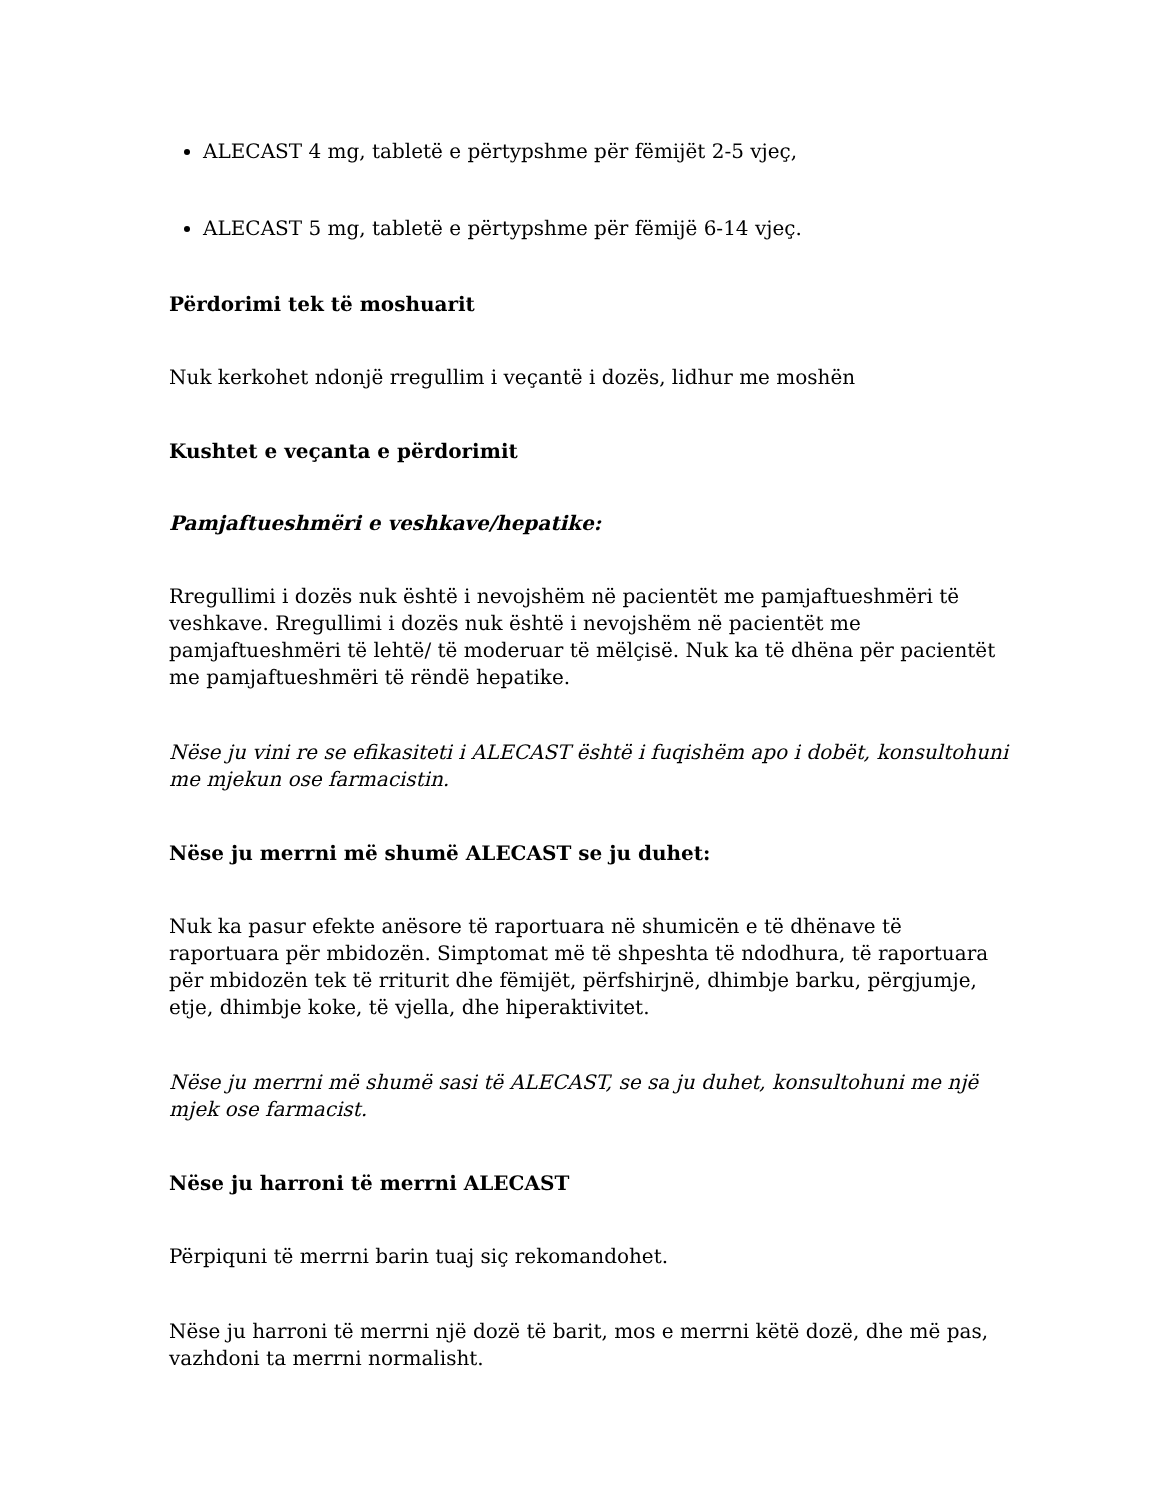ALECAST 4 mg, tabletë e përtypshme për fëmijët 2-5 vjeç,
ALECAST 5 mg, tabletë e përtypshme për fëmijë 6-14 vjeç.
Përdorimi tek të moshuarit
Nuk kerkohet ndonjë rregullim i veçantë i dozës, lidhur me moshën
Kushtet e veçanta e përdorimit
Pamjaftueshmëri e veshkave/hepatike:
Rregullimi i dozës nuk është i nevojshëm në pacientët me pamjaftueshmëri të veshkave. Rregullimi i dozës nuk është i nevojshëm në pacientët me pamjaftueshmëri të lehtë/ të moderuar të mëlçisë. Nuk ka të dhëna për pacientët me pamjaftueshmëri të rëndë hepatike.
Nëse ju vini re se efikasiteti i ALECAST është i fuqishëm apo i dobët, konsultohuni me mjekun ose farmacistin.
Nëse ju merrni më shumë ALECAST se ju duhet:
Nuk ka pasur efekte anësore të raportuara në shumicën e të dhënave të raportuara për mbidozën. Simptomat më të shpeshta të ndodhura, të raportuara për mbidozën tek të rriturit dhe fëmijët, përfshirjnë, dhimbje barku, përgjumje, etje, dhimbje koke, të vjella, dhe hiperaktivitet.
Nëse ju merrni më shumë sasi të ALECAST, se sa ju duhet, konsultohuni me një mjek ose farmacist.
Nëse ju harroni të merrni ALECAST
Përpiquni të merrni barin tuaj siç rekomandohet.
Nëse ju harroni të merrni një dozë të barit, mos e merrni këtë dozë, dhe më pas, vazhdoni ta merrni normalisht.